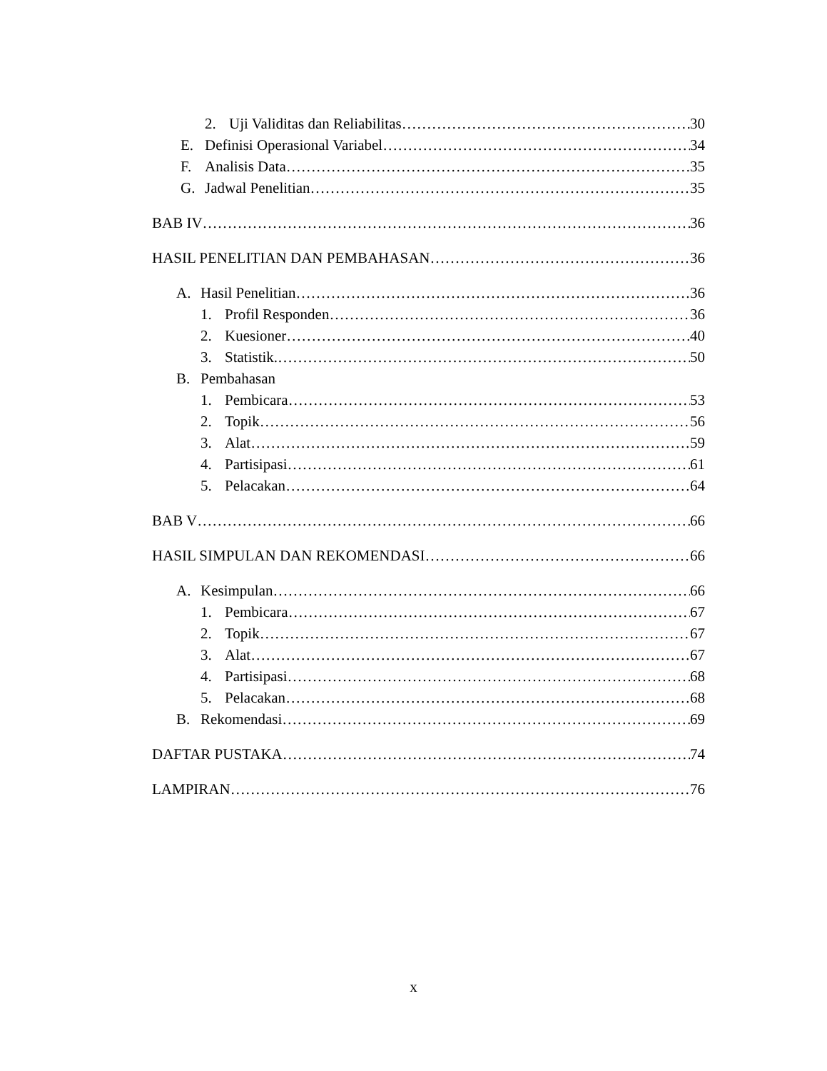2. Uji Validitas dan Reliabilitas 30
E. Definisi Operasional Variabel 34
F. Analisis Data 35
G. Jadwal Penelitian 35
BAB IV 36
HASIL PENELITIAN DAN PEMBAHASAN 36
A. Hasil Penelitian 36
1. Profil Responden 36
2. Kuesioner 40
3. Statistik. 50
B. Pembahasan
1. Pembicara 53
2. Topik 56
3. Alat 59
4. Partisipasi 61
5. Pelacakan 64
BAB V 66
HASIL SIMPULAN DAN REKOMENDASI 66
A. Kesimpulan 66
1. Pembicara 67
2. Topik 67
3. Alat 67
4. Partisipasi 68
5. Pelacakan 68
B. Rekomendasi 69
DAFTAR PUSTAKA 74
LAMPIRAN 76
x